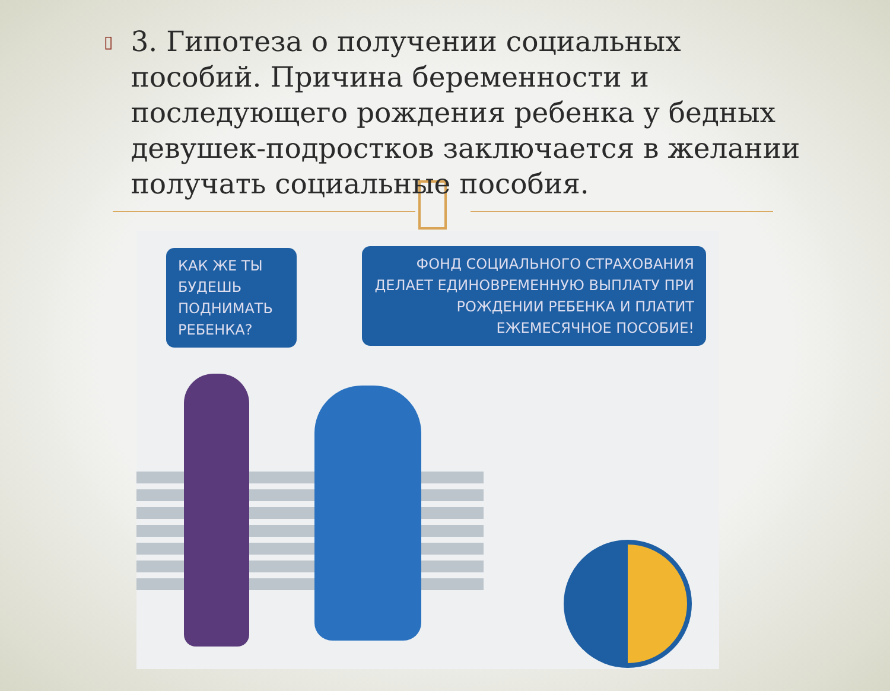▯
3. Гипотеза о получении социальных пособий. Причина беременности и последующего рождения ребенка у бедных девушек-подростков заключается в желании получать социальные пособия.
КАК ЖЕ ТЫ БУДЕШЬ ПОДНИМАТЬ РЕБЕНКА?
ФОНД СОЦИАЛЬНОГО СТРАХОВАНИЯ ДЕЛАЕТ ЕДИНОВРЕМЕННУЮ ВЫПЛАТУ ПРИ РОЖДЕНИИ РЕБЕНКА И ПЛАТИТ ЕЖЕМЕСЯЧНОЕ ПОСОБИЕ!